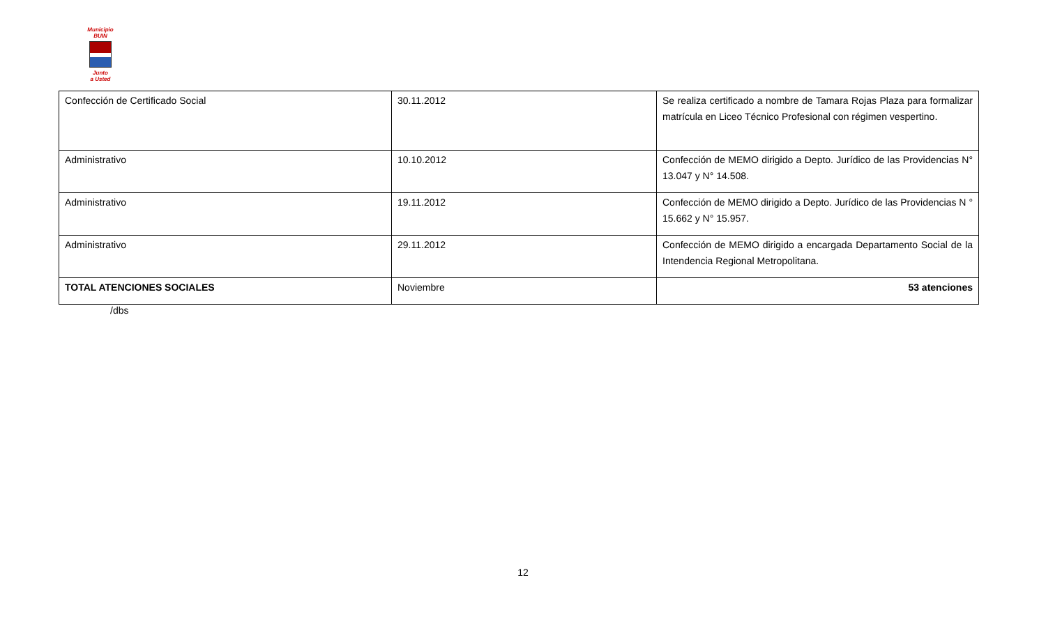Municipio
BUIN
Junto
a Usted
| Confección de Certificado Social | 30.11.2012 | Se realiza certificado a nombre de Tamara Rojas Plaza para formalizar matrícula en Liceo Técnico Profesional con régimen vespertino. |
| Administrativo | 10.10.2012 | Confección de MEMO dirigido a Depto. Jurídico de las Providencias N° 13.047 y N° 14.508. |
| Administrativo | 19.11.2012 | Confección de MEMO dirigido a Depto. Jurídico de las Providencias N ° 15.662 y N° 15.957. |
| Administrativo | 29.11.2012 | Confección de MEMO dirigido a encargada Departamento Social de la Intendencia Regional Metropolitana. |
| TOTAL ATENCIONES SOCIALES | Noviembre | 53 atenciones |
/dbs
12